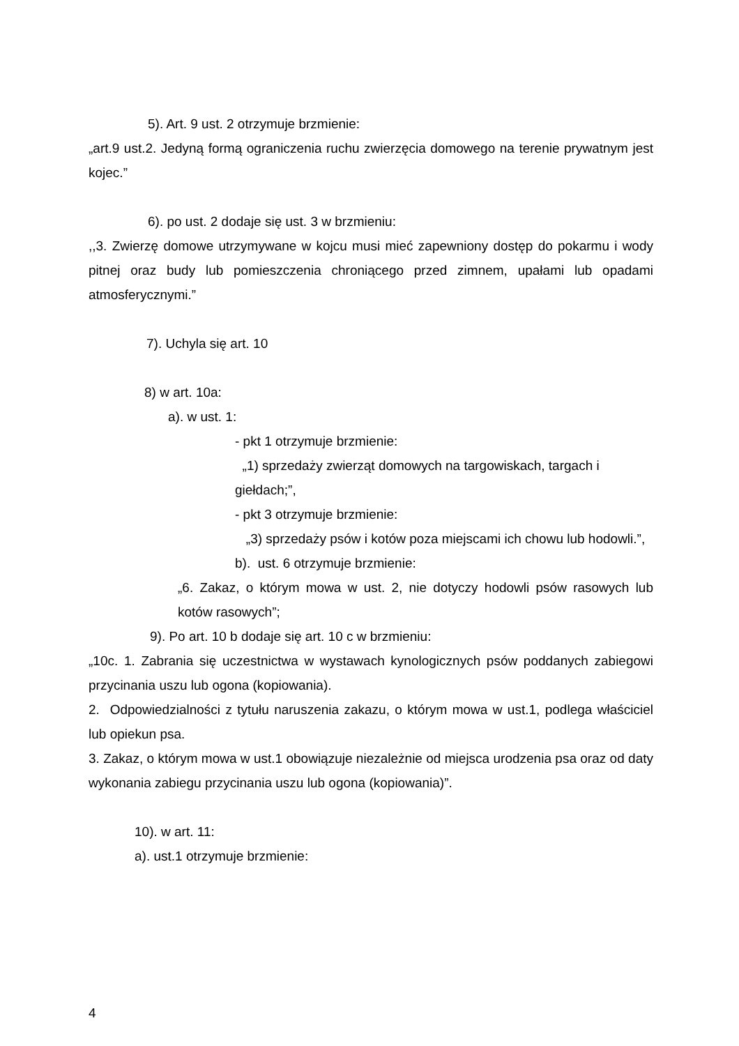5). Art. 9 ust. 2 otrzymuje brzmienie:
„art.9 ust.2. Jedyną formą ograniczenia ruchu zwierzęcia domowego na terenie prywatnym jest kojec.”
6). po ust. 2 dodaje się ust. 3 w brzmieniu:
,,3. Zwierzę domowe utrzymywane w kojcu musi mieć zapewniony dostęp do pokarmu i wody pitnej oraz budy lub pomieszczenia chroniącego przed zimnem, upałami lub opadami atmosferycznymi.”
7). Uchyla się art. 10
8) w art. 10a:
a). w ust. 1:
- pkt 1 otrzymuje brzmienie:
„1) sprzedaży zwierząt domowych na targowiskach, targach i giełdach;”,
- pkt 3 otrzymuje brzmienie:
„3) sprzedaży psów i kotów poza miejscami ich chowu lub hodowli.”,
b). ust. 6 otrzymuje brzmienie:
„6. Zakaz, o którym mowa w ust. 2, nie dotyczy hodowli psów rasowych lub kotów rasowych”;
9). Po art. 10 b dodaje się art. 10 c w brzmieniu:
„10c. 1. Zabrania się uczestnictwa w wystawach kynologicznych psów poddanych zabiegowi przycinania uszu lub ogona (kopiowania).
2. Odpowiedzialności z tytułu naruszenia zakazu, o którym mowa w ust.1, podlega właściciel lub opiekun psa.
3. Zakaz, o którym mowa w ust.1 obowiązuje niezależnie od miejsca urodzenia psa oraz od daty wykonania zabiegu przycinania uszu lub ogona (kopiowania)”.
10). w art. 11:
a). ust.1 otrzymuje brzmienie:
4